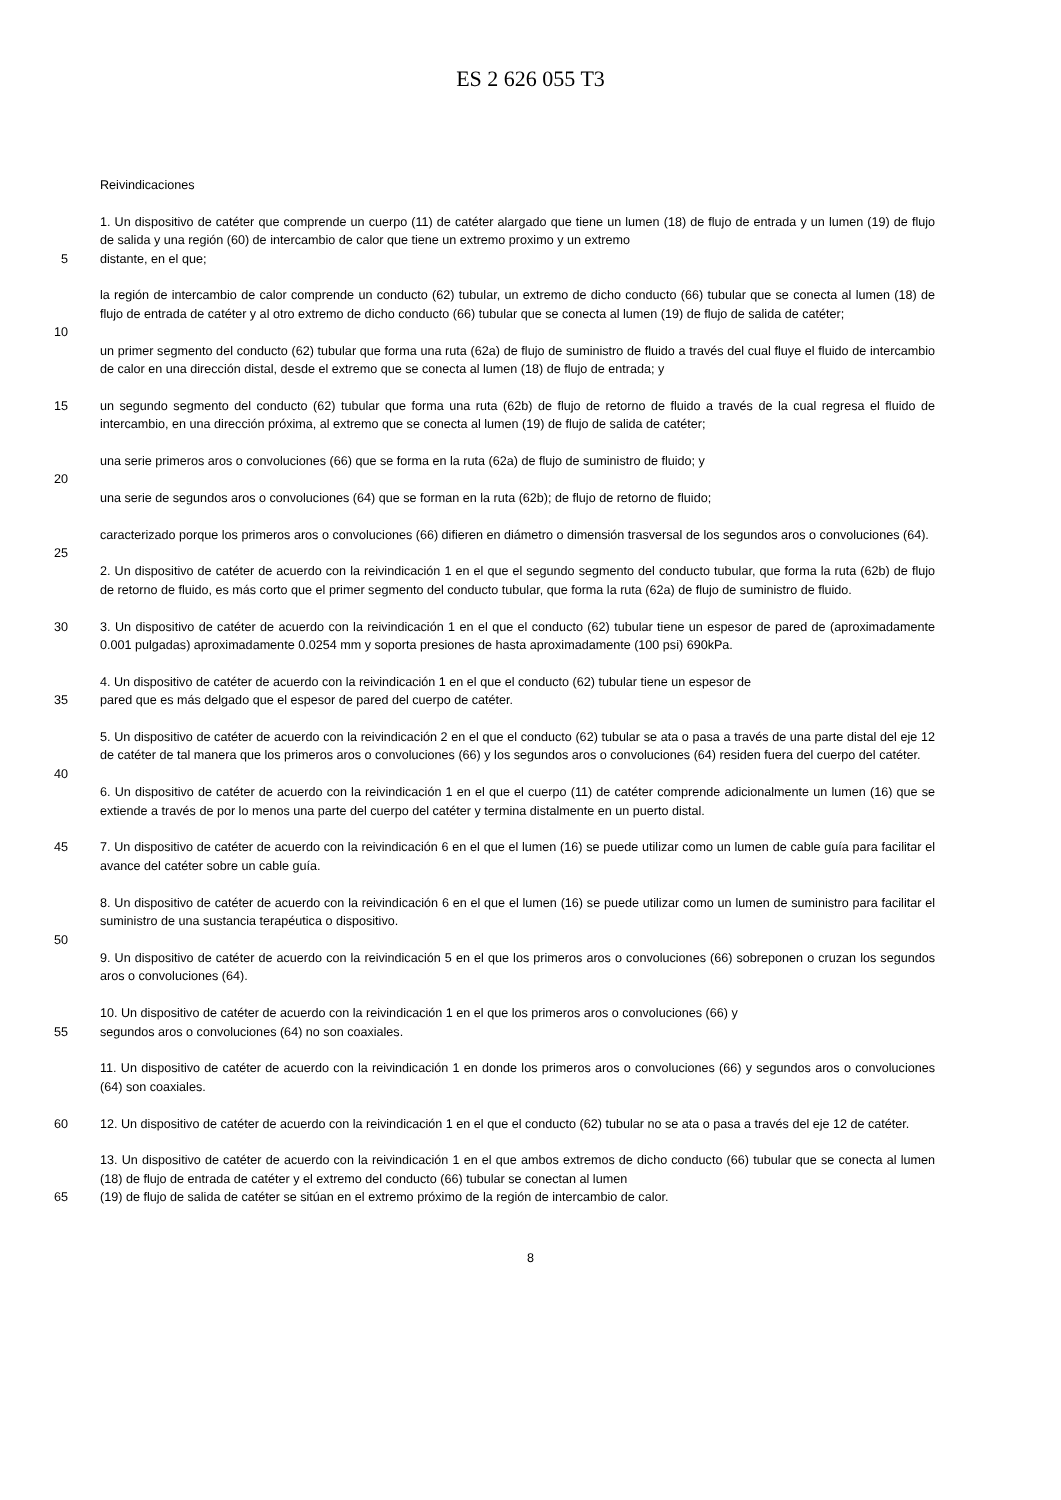ES 2 626 055 T3
Reivindicaciones
1. Un dispositivo de catéter que comprende un cuerpo (11) de catéter alargado que tiene un lumen (18) de flujo de entrada y un lumen (19) de flujo de salida y una región (60) de intercambio de calor que tiene un extremo proximo y un extremo
5 distante, en el que;
la región de intercambio de calor comprende un conducto (62) tubular, un extremo de dicho conducto (66) tubular que se conecta al lumen (18) de flujo de entrada de catéter y al otro extremo de dicho conducto (66) tubular que se conecta al lumen (19) de flujo de salida de catéter;
10
un primer segmento del conducto (62) tubular que forma una ruta (62a) de flujo de suministro de fluido a través del cual fluye el fluido de intercambio de calor en una dirección distal, desde el extremo que se conecta al lumen (18) de flujo de entrada; y
15 un segundo segmento del conducto (62) tubular que forma una ruta (62b) de flujo de retorno de fluido a través de la cual regresa el fluido de intercambio, en una dirección próxima, al extremo que se conecta al lumen (19) de flujo de salida de catéter;
una serie primeros aros o convoluciones (66) que se forma en la ruta (62a) de flujo de suministro de fluido; y
20
una serie de segundos aros o convoluciones (64) que se forman en la ruta (62b); de flujo de retorno de fluido;
caracterizado porque los primeros aros o convoluciones (66) difieren en diámetro o dimensión trasversal de los segundos aros o convoluciones (64).
25
2. Un dispositivo de catéter de acuerdo con la reivindicación 1 en el que el segundo segmento del conducto tubular, que forma la ruta (62b) de flujo de retorno de fluido, es más corto que el primer segmento del conducto tubular, que forma la ruta (62a) de flujo de suministro de fluido.
30 3. Un dispositivo de catéter de acuerdo con la reivindicación 1 en el que el conducto (62) tubular tiene un espesor de pared de (aproximadamente 0.001 pulgadas) aproximadamente 0.0254 mm y soporta presiones de hasta aproximadamente (100 psi) 690kPa.
4. Un dispositivo de catéter de acuerdo con la reivindicación 1 en el que el conducto (62) tubular tiene un espesor de
35 pared que es más delgado que el espesor de pared del cuerpo de catéter.
5. Un dispositivo de catéter de acuerdo con la reivindicación 2 en el que el conducto (62) tubular se ata o pasa a través de una parte distal del eje 12 de catéter de tal manera que los primeros aros o convoluciones (66) y los segundos aros o convoluciones (64) residen fuera del cuerpo del catéter.
40
6. Un dispositivo de catéter de acuerdo con la reivindicación 1 en el que el cuerpo (11) de catéter comprende adicionalmente un lumen (16) que se extiende a través de por lo menos una parte del cuerpo del catéter y termina distalmente en un puerto distal.
45 7. Un dispositivo de catéter de acuerdo con la reivindicación 6 en el que el lumen (16) se puede utilizar como un lumen de cable guía para facilitar el avance del catéter sobre un cable guía.
8. Un dispositivo de catéter de acuerdo con la reivindicación 6 en el que el lumen (16) se puede utilizar como un lumen de suministro para facilitar el suministro de una sustancia terapéutica o dispositivo.
50
9. Un dispositivo de catéter de acuerdo con la reivindicación 5 en el que los primeros aros o convoluciones (66) sobreponen o cruzan los segundos aros o convoluciones (64).
10. Un dispositivo de catéter de acuerdo con la reivindicación 1 en el que los primeros aros o convoluciones (66) y
55 segundos aros o convoluciones (64) no son coaxiales.
11. Un dispositivo de catéter de acuerdo con la reivindicación 1 en donde los primeros aros o convoluciones (66) y segundos aros o convoluciones (64) son coaxiales.
60 12. Un dispositivo de catéter de acuerdo con la reivindicación 1 en el que el conducto (62) tubular no se ata o pasa a través del eje 12 de catéter.
13. Un dispositivo de catéter de acuerdo con la reivindicación 1 en el que ambos extremos de dicho conducto (66) tubular que se conecta al lumen (18) de flujo de entrada de catéter y el extremo del conducto (66) tubular se conectan al lumen
65 (19) de flujo de salida de catéter se sitúan en el extremo próximo de la región de intercambio de calor.
8